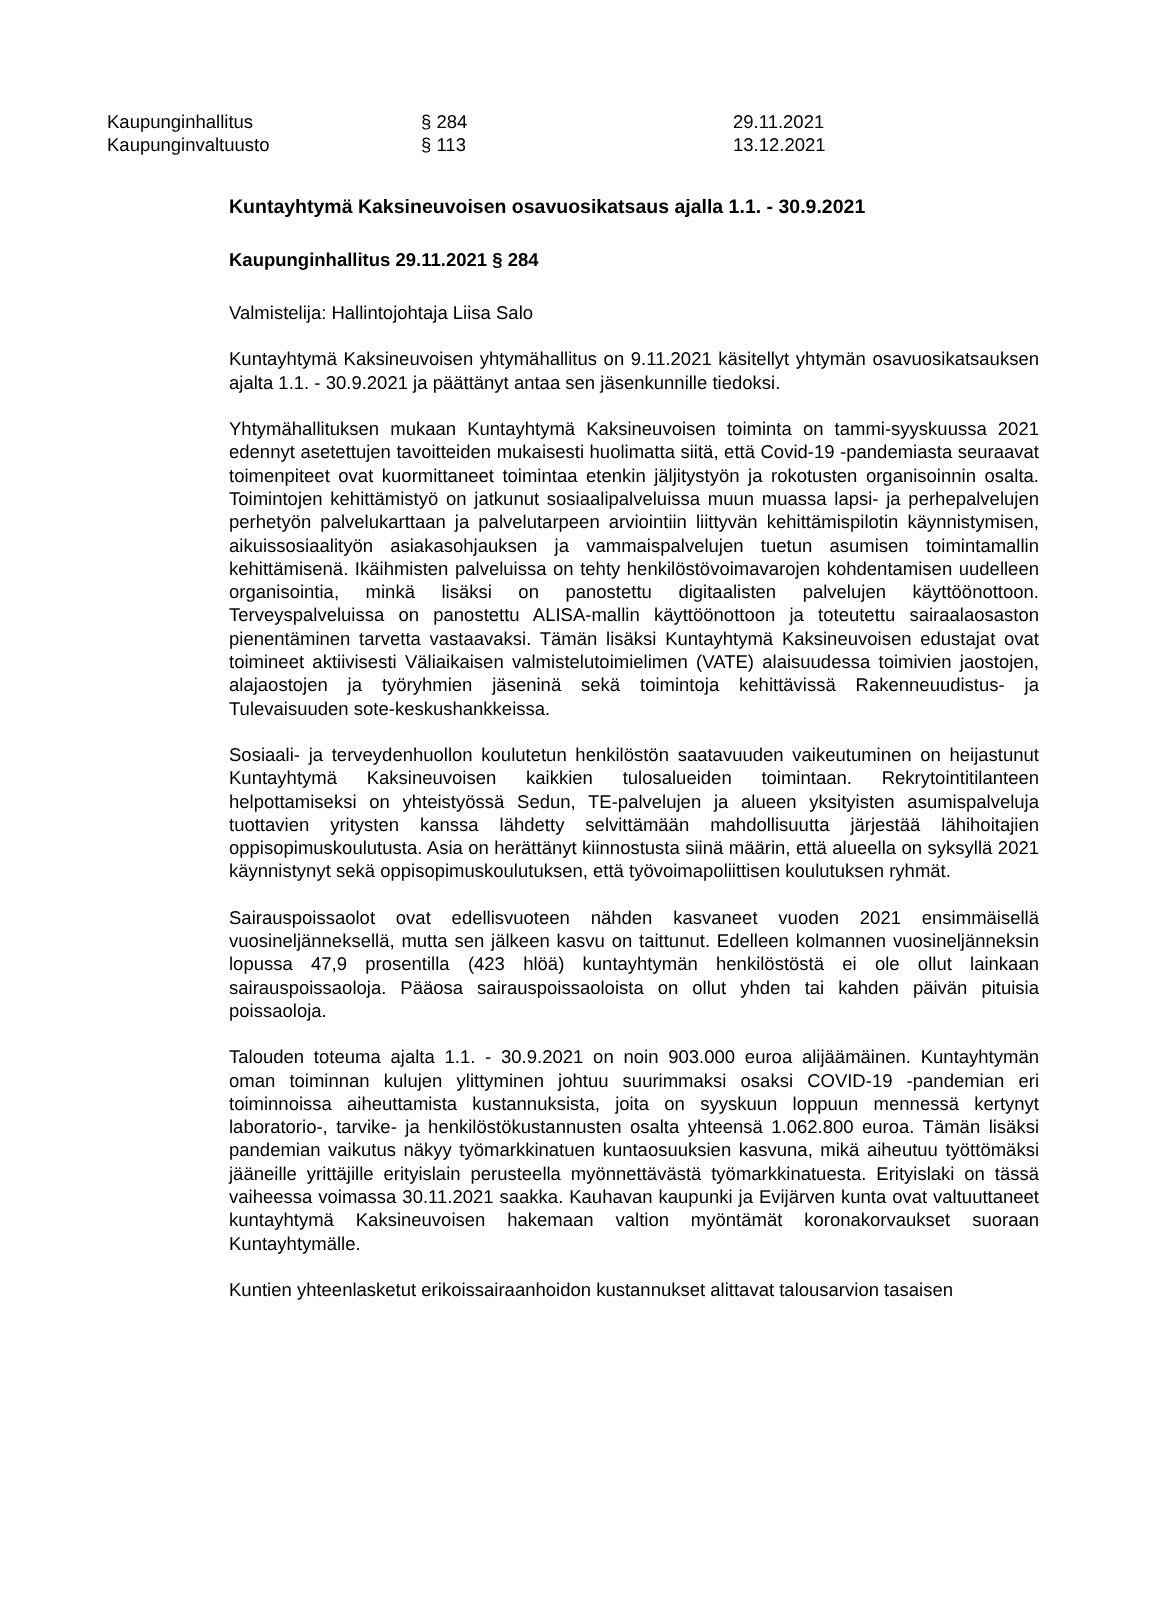Kaupunginhallitus § 284 29.11.2021
Kaupunginvaltuusto § 113 13.12.2021
Kuntayhtymä Kaksineuvoisen osavuosikatsaus ajalla 1.1. - 30.9.2021
Kaupunginhallitus 29.11.2021 § 284
Valmistelija: Hallintojohtaja Liisa Salo
Kuntayhtymä Kaksineuvoisen yhtymähallitus on 9.11.2021 käsitellyt yhtymän osavuosikatsauksen ajalta 1.1. - 30.9.2021 ja päättänyt antaa sen jäsenkunnille tiedoksi.
Yhtymähallituksen mukaan Kuntayhtymä Kaksineuvoisen toiminta on tammi-syyskuussa 2021 edennyt asetettujen tavoitteiden mukaisesti huolimatta siitä, että Covid-19 -pandemiasta seuraavat toimenpiteet ovat kuormittaneet toimintaa etenkin jäljitystyön ja rokotusten organisoinnin osalta. Toimintojen kehittämistyö on jatkunut sosiaalipalveluissa muun muassa lapsi- ja perhepalvelujen perhetyön palvelukarttaan ja palvelutarpeen arviointiin liittyvän kehittämispilotin käynnistymisen, aikuissosiaalityön asiakasohjauksen ja vammaispalvelujen tuetun asumisen toimintamallin kehittämisenä. Ikäihmisten palveluissa on tehty henkilöstövoimavarojen kohdentamisen uudelleen organisointia, minkä lisäksi on panostettu digitaalisten palvelujen käyttöönottoon. Terveyspalveluissa on panostettu ALISA-mallin käyttöönottoon ja toteutettu sairaalaosaston pienentäminen tarvetta vastaavaksi. Tämän lisäksi Kuntayhtymä Kaksineuvoisen edustajat ovat toimineet aktiivisesti Väliaikaisen valmistelutoimielimen (VATE) alaisuudessa toimivien jaostojen, alajaostojen ja työryhmien jäseninä sekä toimintoja kehittävissä Rakenneuudistus- ja Tulevaisuuden sote-keskushankkeissa.
Sosiaali- ja terveydenhuollon koulutetun henkilöstön saatavuuden vaikeutuminen on heijastunut Kuntayhtymä Kaksineuvoisen kaikkien tulosalueiden toimintaan. Rekrytointitilanteen helpottamiseksi on yhteistyössä Sedun, TE-palvelujen ja alueen yksityisten asumispalveluja tuottavien yritysten kanssa lähdetty selvittämään mahdollisuutta järjestää lähihoitajien oppisopimuskoulutusta. Asia on herättänyt kiinnostusta siinä määrin, että alueella on syksyllä 2021 käynnistynyt sekä oppisopimuskoulutuksen, että työvoimapoliittisen koulutuksen ryhmät.
Sairauspoissaolot ovat edellisvuoteen nähden kasvaneet vuoden 2021 ensimmäisellä vuosineljänneksellä, mutta sen jälkeen kasvu on taittunut. Edelleen kolmannen vuosineljänneksin lopussa 47,9 prosentilla (423 hlöä) kuntayhtymän henkilöstöstä ei ole ollut lainkaan sairauspoissaoloja. Pääosa sairauspoissaoloista on ollut yhden tai kahden päivän pituisia poissaoloja.
Talouden toteuma ajalta 1.1. - 30.9.2021 on noin 903.000 euroa alijäämäinen. Kuntayhtymän oman toiminnan kulujen ylittyminen johtuu suurimmaksi osaksi COVID-19 -pandemian eri toiminnoissa aiheuttamista kustannuksista, joita on syyskuun loppuun mennessä kertynyt laboratorio-, tarvike- ja henkilöstökustannusten osalta yhteensä 1.062.800 euroa. Tämän lisäksi pandemian vaikutus näkyy työmarkkinatuen kuntaosuuksien kasvuna, mikä aiheutuu työttömäksi jääneille yrittäjille erityislain perusteella myönnettävästä työmarkkinatuesta. Erityislaki on tässä vaiheessa voimassa 30.11.2021 saakka. Kauhavan kaupunki ja Evijärven kunta ovat valtuuttaneet kuntayhtymä Kaksineuvoisen hakemaan valtion myöntämät koronakorvaukset suoraan Kuntayhtymälle.
Kuntien yhteenlasketut erikoissairaanhoidon kustannukset alittavat talousarvion tasaisen